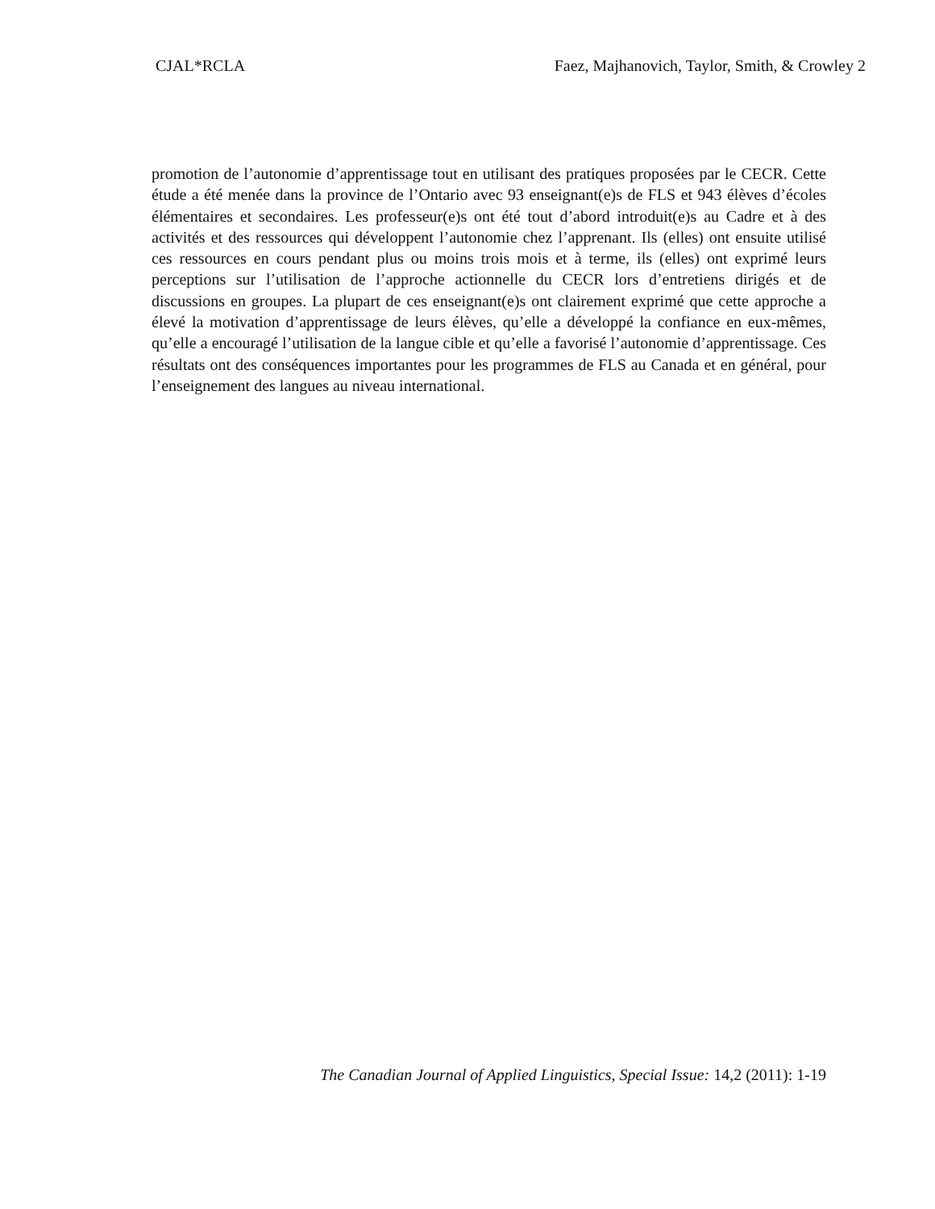CJAL*RCLA Faez, Majhanovich, Taylor, Smith, & Crowley 2
promotion de l’autonomie d’apprentissage tout en utilisant des pratiques proposées par le CECR. Cette étude a été menée dans la province de l’Ontario avec 93 enseignant(e)s de FLS et 943 élèves d’écoles élémentaires et secondaires. Les professeur(e)s ont été tout d’abord introduit(e)s au Cadre et à des activités et des ressources qui développent l’autonomie chez l’apprenant. Ils (elles) ont ensuite utilisé ces ressources en cours pendant plus ou moins trois mois et à terme, ils (elles) ont exprimé leurs perceptions sur l’utilisation de l’approche actionnelle du CECR lors d’entretiens dirigés et de discussions en groupes. La plupart de ces enseignant(e)s ont clairement exprimé que cette approche a élevé la motivation d’apprentissage de leurs élèves, qu’elle a développé la confiance en eux-mêmes, qu’elle a encouragé l’utilisation de la langue cible et qu’elle a favorisé l’autonomie d’apprentissage. Ces résultats ont des conséquences importantes pour les programmes de FLS au Canada et en général, pour l’enseignement des langues au niveau international.
The Canadian Journal of Applied Linguistics, Special Issue: 14,2 (2011): 1-19